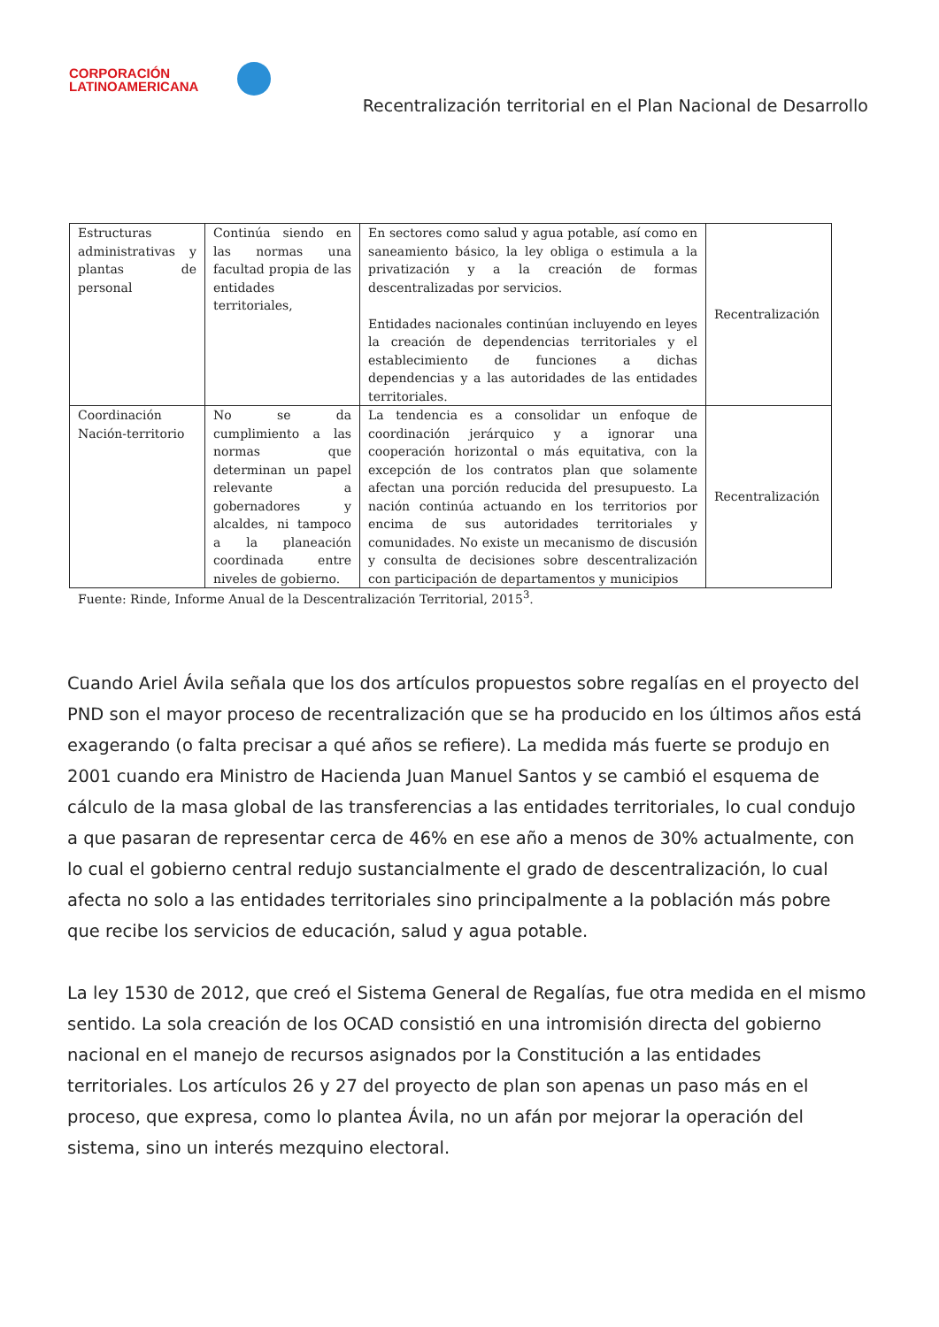CORPORACIÓN
LATINOAMERICANA
Recentralización territorial en el Plan Nacional de Desarrollo
| Estructuras administrativas y plantas de personal | Continúa siendo en las normas una facultad propia de las entidades territoriales, | En sectores como salud y agua potable, así como en saneamiento básico, la ley obliga o estimula a la privatización y a la creación de formas descentralizadas por servicios. Entidades nacionales continúan incluyendo en leyes la creación de dependencias territoriales y el establecimiento de funciones a dichas dependencias y a las autoridades de las entidades territoriales. | Recentralización |
| Coordinación Nación-territorio | No se da cumplimiento a las normas que determinan un papel relevante a gobernadores y alcaldes, ni tampoco a la planeación coordinada entre niveles de gobierno. | La tendencia es a consolidar un enfoque de coordinación jerárquico y a ignorar una cooperación horizontal o más equitativa, con la excepción de los contratos plan que solamente afectan una porción reducida del presupuesto. La nación continúa actuando en los territorios por encima de sus autoridades territoriales y comunidades. No existe un mecanismo de discusión y consulta de decisiones sobre descentralización con participación de departamentos y municipios | Recentralización |
Fuente: Rinde, Informe Anual de la Descentralización Territorial, 2015<sup>3</sup>.
Cuando Ariel Ávila señala que los dos artículos propuestos sobre regalías en el proyecto del PND son el mayor proceso de recentralización que se ha producido en los últimos años está exagerando (o falta precisar a qué años se refiere). La medida más fuerte se produjo en 2001 cuando era Ministro de Hacienda Juan Manuel Santos y se cambió el esquema de cálculo de la masa global de las transferencias a las entidades territoriales, lo cual condujo a que pasaran de representar cerca de 46% en ese año a menos de 30% actualmente, con lo cual el gobierno central redujo sustancialmente el grado de descentralización, lo cual afecta no solo a las entidades territoriales sino principalmente a la población más pobre que recibe los servicios de educación, salud y agua potable.
La ley 1530 de 2012, que creó el Sistema General de Regalías, fue otra medida en el mismo sentido. La sola creación de los OCAD consistió en una intromisión directa del gobierno nacional en el manejo de recursos asignados por la Constitución a las entidades territoriales. Los artículos 26 y 27 del proyecto de plan son apenas un paso más en el proceso, que expresa, como lo plantea Ávila, no un afán por mejorar la operación del sistema, sino un interés mezquino electoral.